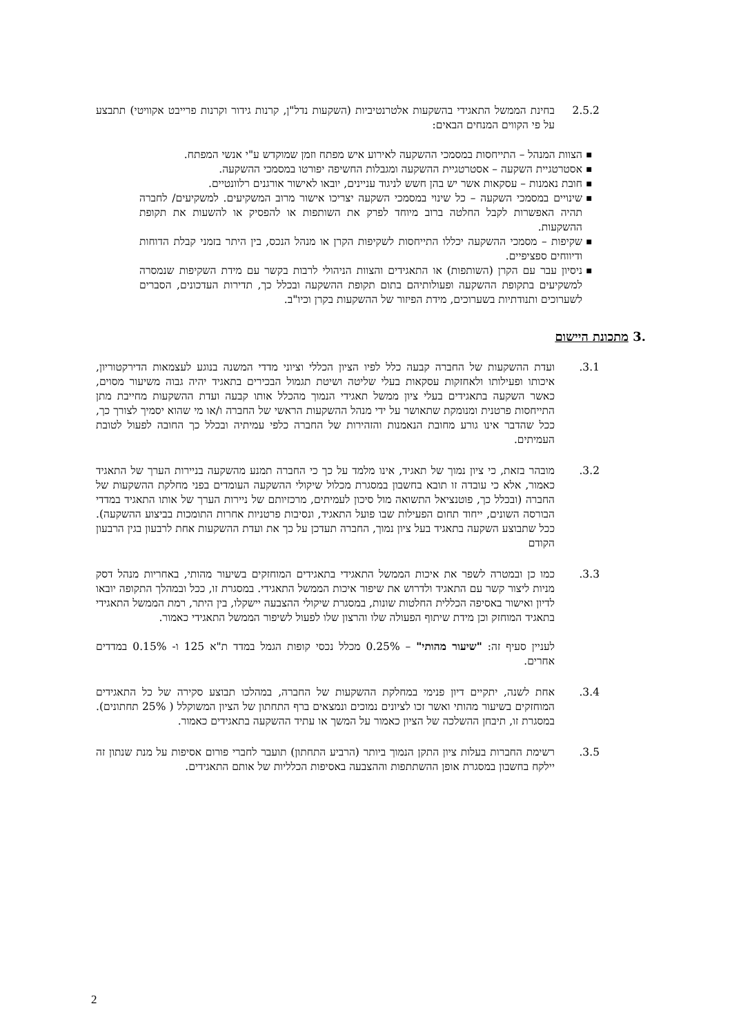2.5.2 בחינת הממשל התאגידי בהשקעות אלטרנטיביות (השקעות נדל"ן, קרנות גידור וקרנות פרייבט אקוויטי) תתבצע על פי הקווים המנחים הבאים:
■ הצוות המנהל – התייחסות במסמכי ההשקעה לאירוע איש מפתח וזמן שמוקדש ע"י אנשי המפתח.
■ אסטרטגיית השקעה – אסטרטגיית ההשקעה ומגבלות החשיפה יפורטו במסמכי ההשקעה.
■ חובת נאמנות – עסקאות אשר יש בהן חשש לניגוד עניינים, יובאו לאישור אורגנים רלוונטיים.
■ שינויים במסמכי השקעה – כל שינוי במסמכי השקעה יצריכו אישור מרוב המשקיעים. למשקיעים/ לחברה תהיה האפשרות לקבל החלטה ברוב מיוחד לפרק את השותפות או להפסיק או להשעות את תקופת ההשקעות.
■ שקיפות – מסמכי ההשקעה יכללו התייחסות לשקיפות הקרן או מנהל הנכס, בין היתר בזמני קבלת הדוחות ודיווחים ספציפיים.
■ ניסיון עבר עם הקרן (השותפות) או התאגידים והצוות הניהולי לרבות בקשר עם מידת השקיפות שנמסרה למשקיעים בתקופת ההשקעה ופעולותיהם בתום תקופת ההשקעה ובכלל כך, תדירות העדכונים, הסברים לשערוכים ותנודתיות בשערוכים, מידת הפיזור של ההשקעות בקרן וכיו"ב.
.3 מתכונת היישום
.3.1 ועדת ההשקעות של החברה קבעה כלל לפיו הציון הכללי וציוני מדדי המשנה בנוגע לעצמאות הדירקטוריון, איכותו ופעילותו ולאחזקות עסקאות בעלי שליטה ושיטת תגמול הבכירים בתאגיד יהיה גבוה משיעור מסוים, כאשר השקעה בתאגידים בעלי ציון ממשל תאגידי הנמוך מהכלל אותו קבעה ועדת ההשקעות מחייבת מתן התייחסות פרטנית ומנומקת שתאושר על ידי מנהל ההשקעות הראשי של החברה ו/או מי שהוא יסמיך לצורך כך, ככל שהדבר אינו גורע מחובת הנאמנות והזהירות של החברה כלפי עמיתיה ובכלל כך החובה לפעול לטובת העמיתים.
.3.2 מובהר בזאת, כי ציון נמוך של תאגיד, אינו מלמד על כך כי החברה תמנע מהשקעה בניירות הערך של התאגיד כאמור, אלא כי עובדה זו תובא בחשבון במסגרת מכלול שיקולי ההשקעה העומדים בפני מחלקת ההשקעות של החברה (ובכלל כך, פוטנציאל התשואה מול סיכון לעמיתים, מרכזיותם של ניירות הערך של אותו התאגיד במדדי הבורסה השונים, ייחוד תחום הפעילות שבו פועל התאגיד, ונסיבות פרטניות אחרות התומכות בביצוע ההשקעה). ככל שתבוצע השקעה בתאגיד בעל ציון נמוך, החברה תעדכן על כך את ועדת ההשקעות אחת לרבעון בגין הרבעון הקודם
.3.3 כמו כן ובמטרה לשפר את איכות הממשל התאגידי בתאגידים המוחזקים בשיעור מהותי, באחריות מנהל דסק מניות ליצור קשר עם התאגיד ולדרוש את שיפור איכות הממשל התאגידי. במסגרת זו, ככל ובמהלך התקופה יובאו לדיון ואישור באסיפה הכללית החלטות שונות, במסגרת שיקולי ההצבעה יישקלו, בין היתר, רמת הממשל התאגידי בתאגיד המוחזק וכן מידת שיתוף הפעולה שלו והרצון שלו לפעול לשיפור הממשל התאגידי כאמור.
לעניין סעיף זה: "שיעור מהותי" – 0.25% מכלל נכסי קופות הגמל במדד ת"א 125 ו- 0.15% במדדים אחרים.
.3.4 אחת לשנה, יתקיים דיון פנימי במחלקת ההשקעות של החברה, במהלכו תבוצע סקירה של כל התאגידים המוחזקים בשיעור מהותי ואשר זכו לציונים נמוכים ונמצאים ברף התחתון של הציון המשוקלל ( 25% תחתונים). במסגרת זו, תיבחן ההשלכה של הציון כאמור על המשך או עתיד ההשקעה בתאגידים כאמור.
.3.5 רשימת החברות בעלות ציון התקן הנמוך ביותר (הרביע התחתון) תועבר לחברי פורום אסיפות על מנת שנתון זה יילקח בחשבון במסגרת אופן ההשתתפות וההצבעה באסיפות הכלליות של אותם התאגידים.
2